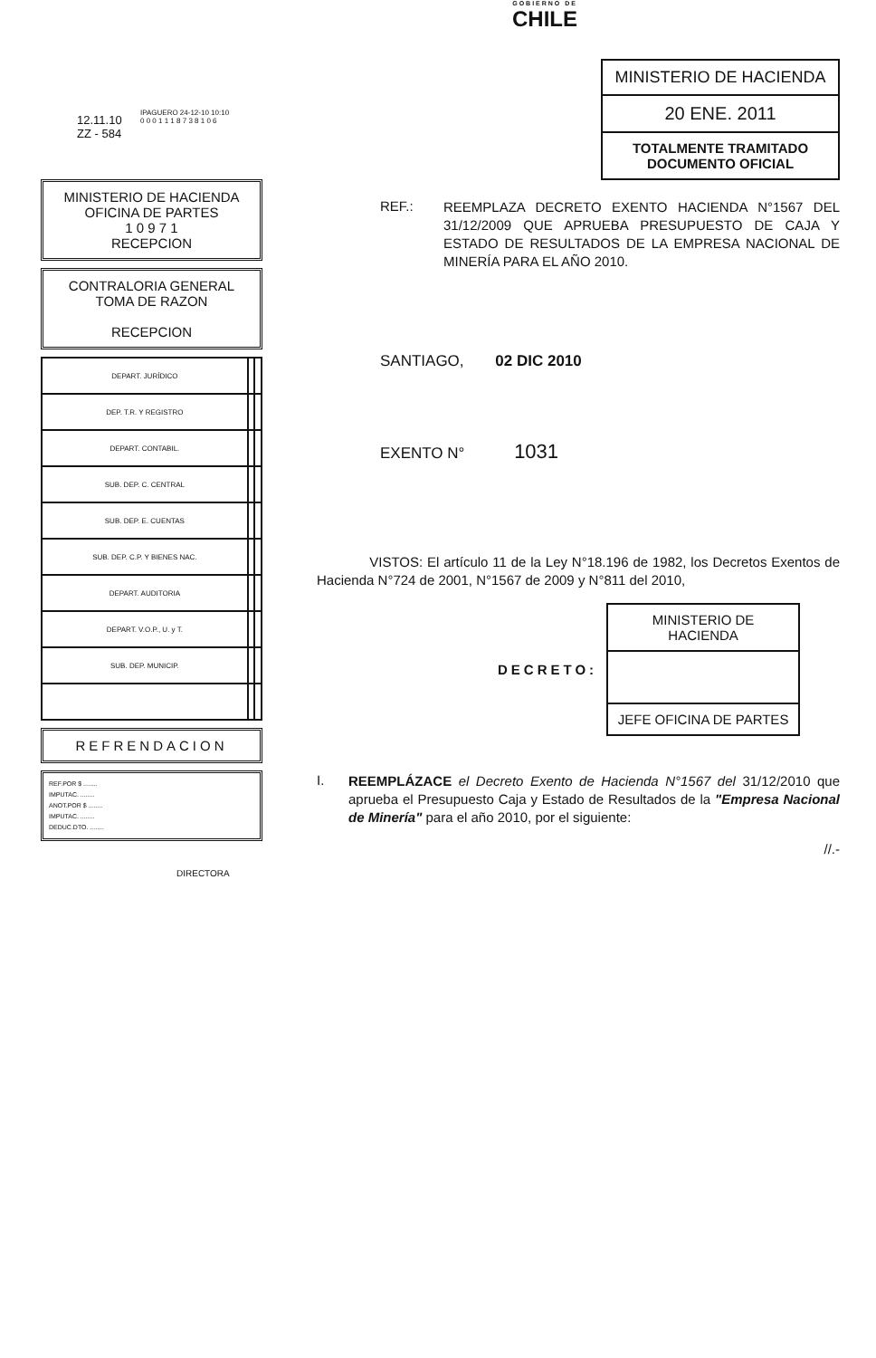GOBIERNO DE
CHILE
12.11.10
ZZ - 584
IPAGUERO 24-12-10 10:10
0 0 0 1 1 1 8 7 3 8 1 0 6
MINISTERIO DE HACIENDA
OFICINA DE PARTES
1 0 9 7 1
RECEPCION
CONTRALORIA GENERAL
TOMA DE RAZON
RECEPCION
| DEPART. JURÍDICO | | |
| DEP. T.R. Y REGISTRO | | |
| DEPART. CONTABIL. | | |
| SUB. DEP. C. CENTRAL | | |
| SUB. DEP. E. CUENTAS | | |
| SUB. DEP. C.P. Y BIENES NAC. | | |
| DEPART. AUDITORIA | | |
| DEPART. V.O.P., U. y T. | | |
| SUB. DEP. MUNICIP. | | |
REFRENDACION
REF.POR $ ........
IMPUTAC. ........
ANOT.POR $ ........
IMPUTAC. ........
DEDUC.DTO. ........
DIRECTORA
MINISTERIO DE HACIENDA
20 ENE. 2011
TOTALMENTE TRAMITADO
DOCUMENTO OFICIAL
REF.:
REEMPLAZA DECRETO EXENTO HACIENDA N°1567 DEL 31/12/2009 QUE APRUEBA PRESUPUESTO DE CAJA Y ESTADO DE RESULTADOS DE LA EMPRESA NACIONAL DE MINERÍA PARA EL AÑO 2010.
SANTIAGO, 02 DIC 2010
EXENTO N° 1031
VISTOS: El artículo 11 de la Ley N°18.196 de 1982, los Decretos Exentos de Hacienda N°724 de 2001, N°1567 de 2009 y N°811 del 2010,
DECRETO:
MINISTERIO DE HACIENDA
JEFE OFICINA DE PARTES
I.
REEMPLÁZACE el Decreto Exento de Hacienda N°1567 del 31/12/2010 que aprueba el Presupuesto Caja y Estado de Resultados de la "Empresa Nacional de Minería" para el año 2010, por el siguiente:
//.-